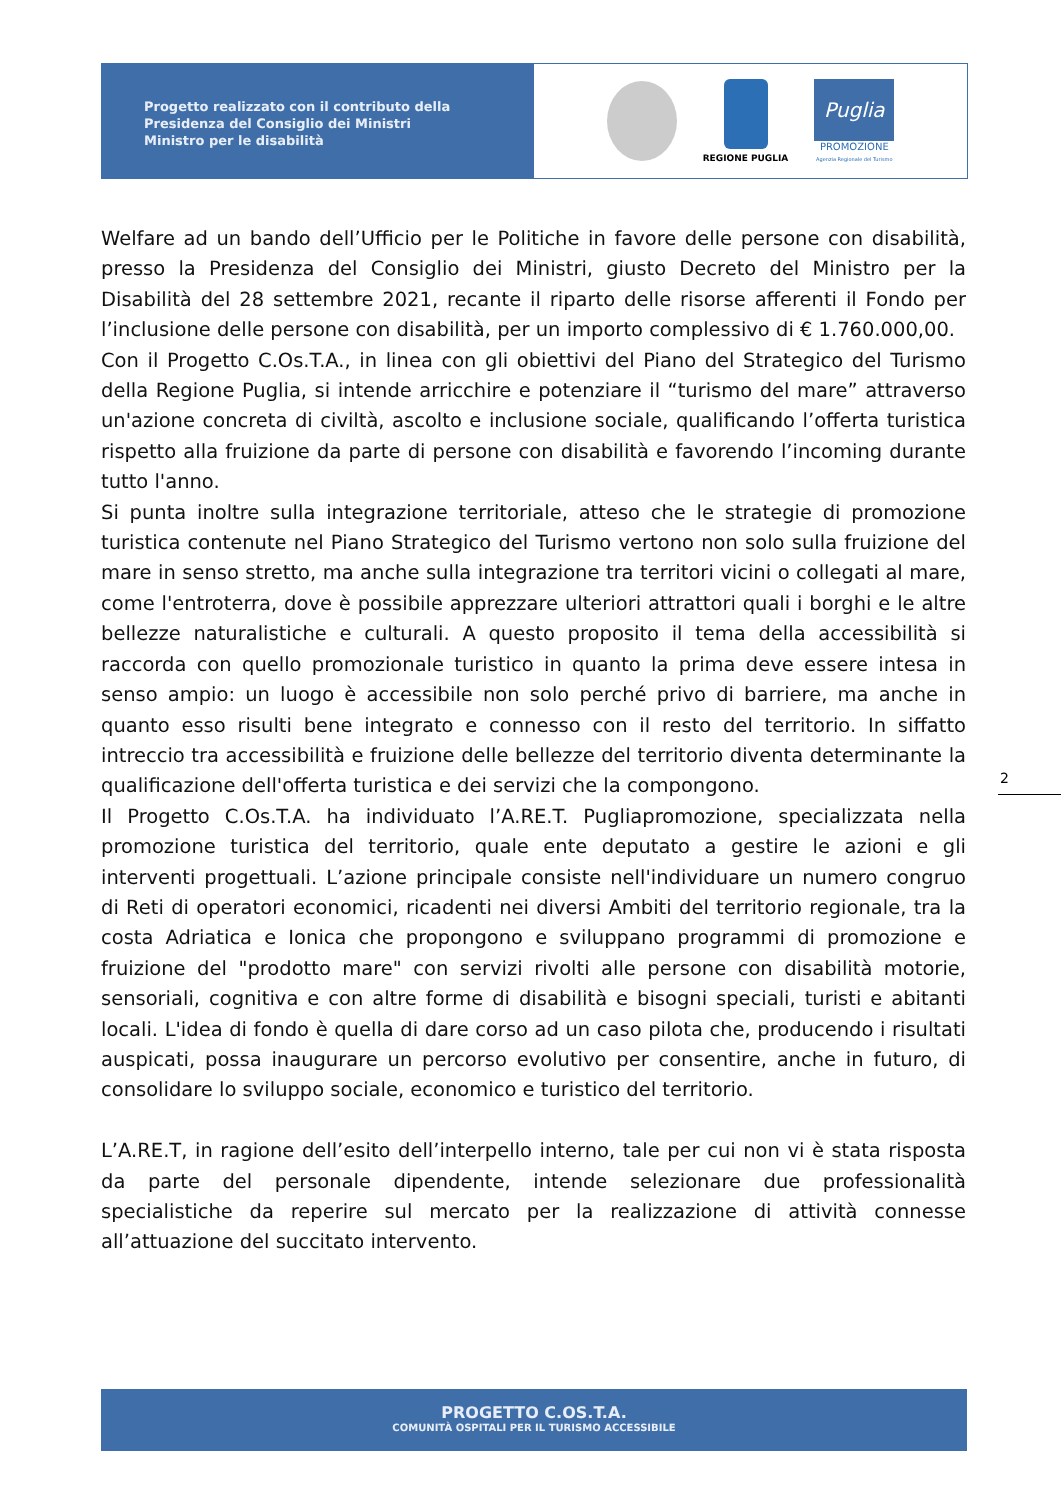Progetto realizzato con il contributo della
Presidenza del Consiglio dei Ministri
Ministro per le disabilità
REGIONE PUGLIA
Puglia
PROMOZIONE
Agenzia Regionale del Turismo
Welfare ad un bando dell’Ufficio per le Politiche in favore delle persone con disabilità, presso la Presidenza del Consiglio dei Ministri, giusto Decreto del Ministro per la Disabilità del 28 settembre 2021, recante il riparto delle risorse afferenti il Fondo per l’inclusione delle persone con disabilità, per un importo complessivo di € 1.760.000,00.
Con il Progetto C.Os.T.A., in linea con gli obiettivi del Piano del Strategico del Turismo della Regione Puglia, si intende arricchire e potenziare il “turismo del mare” attraverso un'azione concreta di civiltà, ascolto e inclusione sociale, qualificando l’offerta turistica rispetto alla fruizione da parte di persone con disabilità e favorendo l’incoming durante tutto l'anno.
Si punta inoltre sulla integrazione territoriale, atteso che le strategie di promozione turistica contenute nel Piano Strategico del Turismo vertono non solo sulla fruizione del mare in senso stretto, ma anche sulla integrazione tra territori vicini o collegati al mare, come l'entroterra, dove è possibile apprezzare ulteriori attrattori quali i borghi e le altre bellezze naturalistiche e culturali. A questo proposito il tema della accessibilità si raccorda con quello promozionale turistico in quanto la prima deve essere intesa in senso ampio: un luogo è accessibile non solo perché privo di barriere, ma anche in quanto esso risulti bene integrato e connesso con il resto del territorio. In siffatto intreccio tra accessibilità e fruizione delle bellezze del territorio diventa determinante la qualificazione dell'offerta turistica e dei servizi che la compongono.
Il Progetto C.Os.T.A. ha individuato l’A.RE.T. Pugliapromozione, specializzata nella promozione turistica del territorio, quale ente deputato a gestire le azioni e gli interventi progettuali. L’azione principale consiste nell'individuare un numero congruo di Reti di operatori economici, ricadenti nei diversi Ambiti del territorio regionale, tra la costa Adriatica e Ionica che propongono e sviluppano programmi di promozione e fruizione del "prodotto mare" con servizi rivolti alle persone con disabilità motorie, sensoriali, cognitiva e con altre forme di disabilità e bisogni speciali, turisti e abitanti locali. L'idea di fondo è quella di dare corso ad un caso pilota che, producendo i risultati auspicati, possa inaugurare un percorso evolutivo per consentire, anche in futuro, di consolidare lo sviluppo sociale, economico e turistico del territorio.
L’A.RE.T, in ragione dell’esito dell’interpello interno, tale per cui non vi è stata risposta da parte del personale dipendente, intende selezionare due professionalità specialistiche da reperire sul mercato per la realizzazione di attività connesse all’attuazione del succitato intervento.
2
PROGETTO C.OS.T.A.
COMUNITÀ OSPITALI PER IL TURISMO ACCESSIBILE